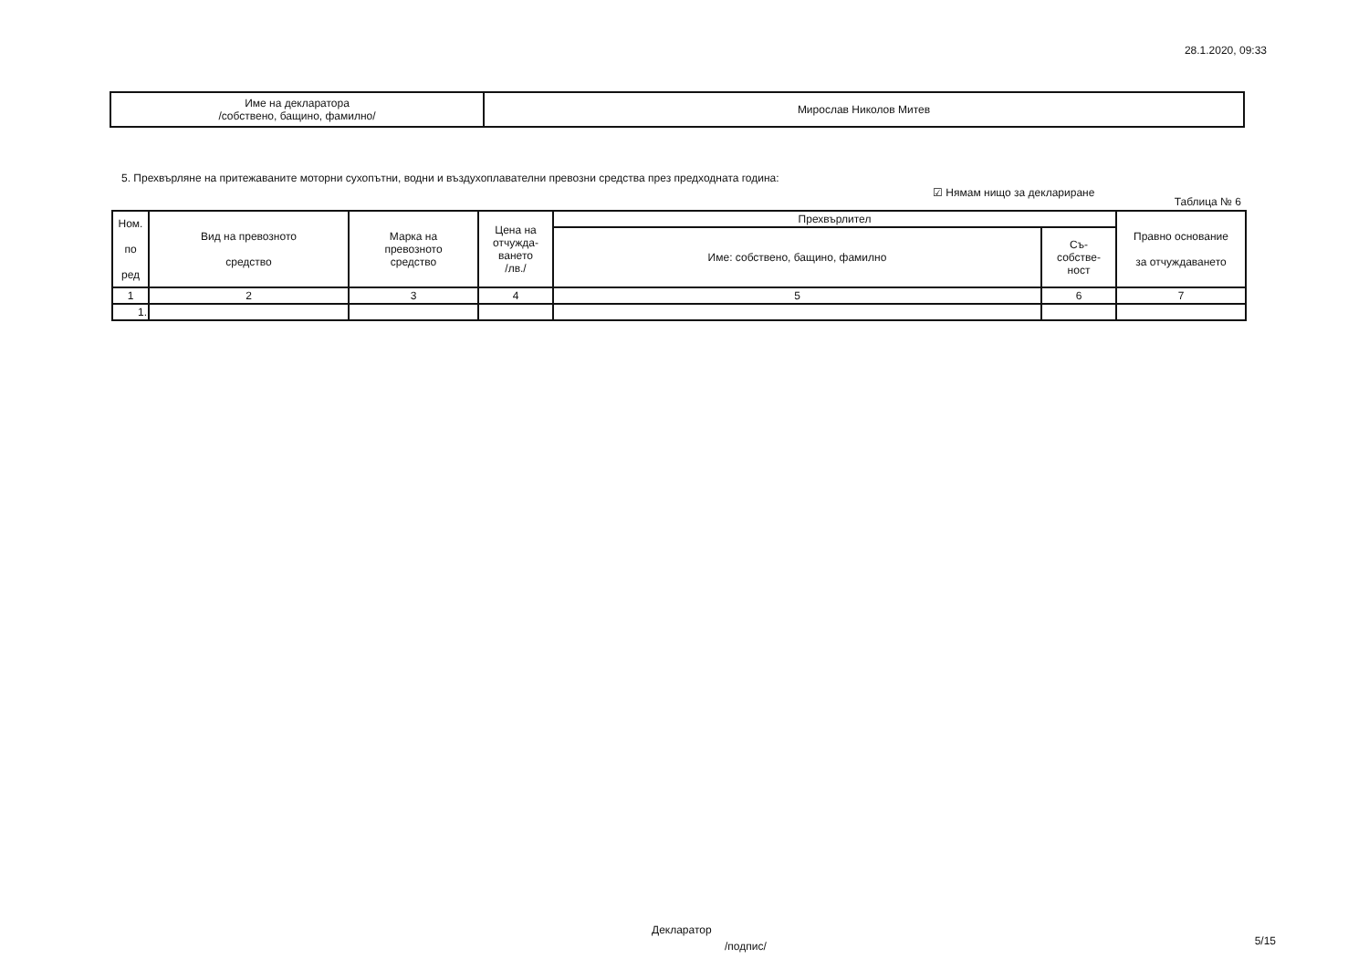28.1.2020, 09:33
| Име на декларатора /собствено, бащино, фамилно/ | Мирослав Николов Митев |
5. Прехвърляне на притежаваните моторни сухопътни, водни и въздухоплавателни превозни средства през предходната година:
☑ Нямам нищо за деклариране
Таблица № 6
| Ном. по ред | Вид на превозното средство | Марка на превозното средство | Цена на отчужда- ването /лв./ | Прехвърлител | | Правно основание за отчуждаването |
| --- | --- | --- | --- | --- | --- | --- |
| | | | | Име: собствено, бащино, фамилно | Съ- собстве- ност | |
| 1 | 2 | 3 | 4 | 5 | 6 | 7 |
| 1. | | | | | | |
Декларатор
/подпис/ 5/15